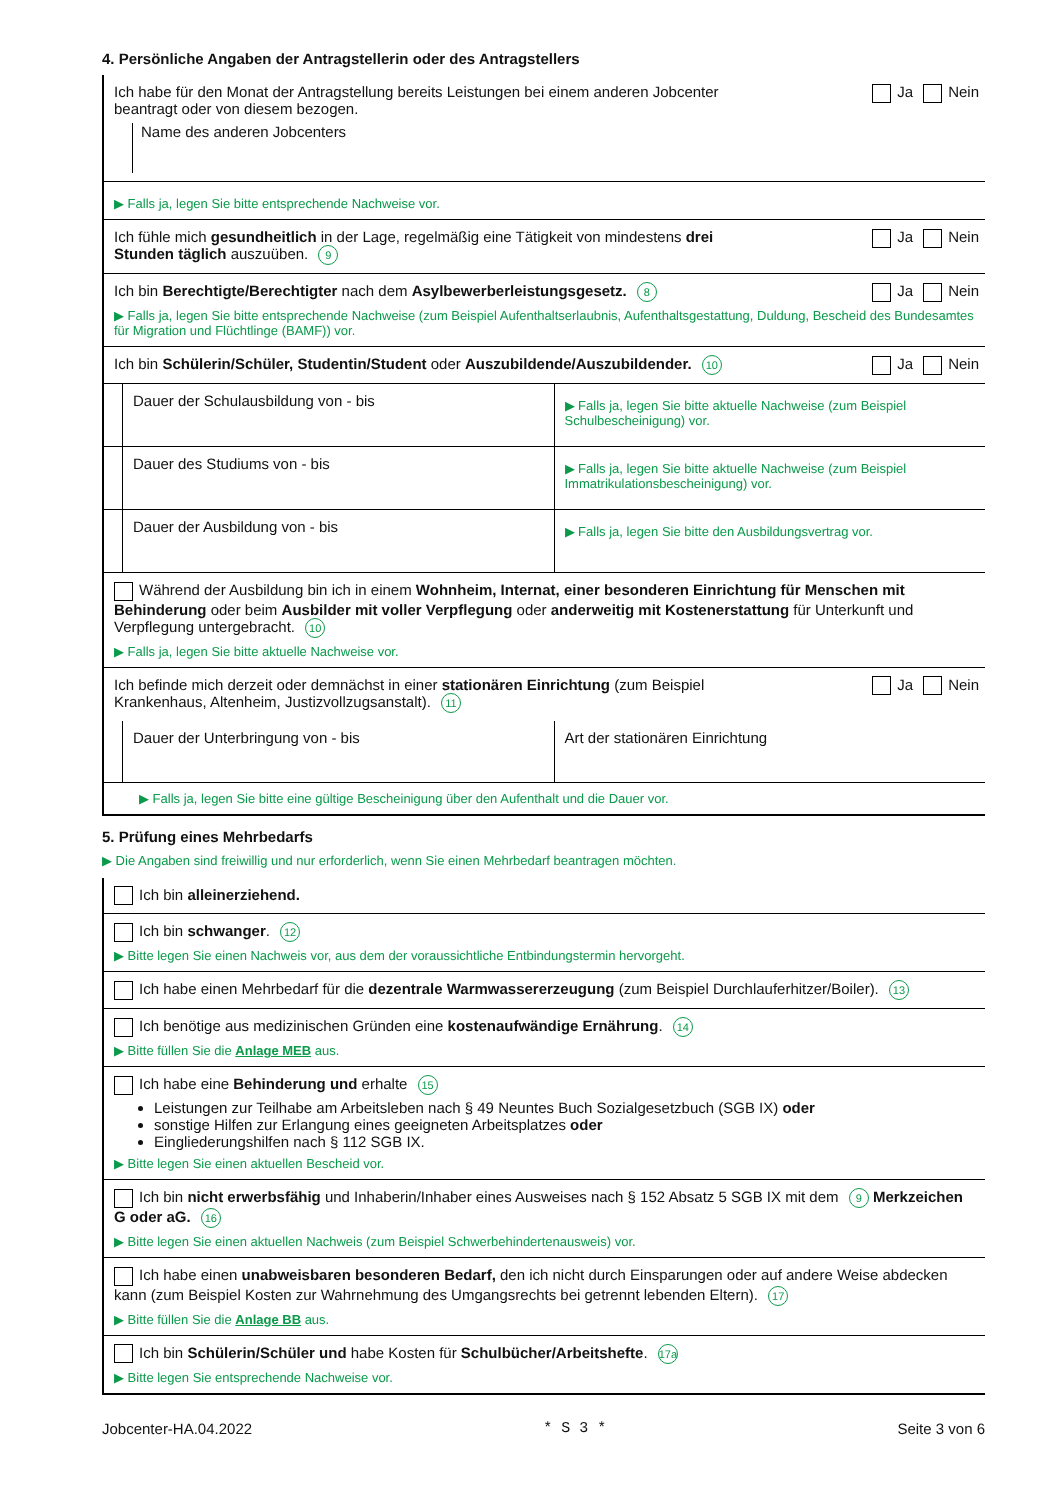4. Persönliche Angaben der Antragstellerin oder des Antragstellers
Ich habe für den Monat der Antragstellung bereits Leistungen bei einem anderen Jobcenter beantragt oder von diesem bezogen.
Ja Nein
Name des anderen Jobcenters
▶ Falls ja, legen Sie bitte entsprechende Nachweise vor.
Ich fühle mich gesundheitlich in der Lage, regelmäßig eine Tätigkeit von mindestens drei Stunden täglich auszuüben. 9
Ja Nein
Ich bin Berechtigte/Berechtigter nach dem Asylbewerberleistungsgesetz. 8
Ja Nein
▶ Falls ja, legen Sie bitte entsprechende Nachweise (zum Beispiel Aufenthaltserlaubnis, Aufenthaltsgestattung, Duldung, Bescheid des Bundesamtes für Migration und Flüchtlinge (BAMF)) vor.
Ich bin Schülerin/Schüler, Studentin/Student oder Auszubildende/Auszubildender. 10
Ja Nein
Dauer der Schulausbildung von - bis
▶ Falls ja, legen Sie bitte aktuelle Nachweise (zum Beispiel Schulbescheinigung) vor.
Dauer des Studiums von - bis
▶ Falls ja, legen Sie bitte aktuelle Nachweise (zum Beispiel Immatrikulationsbescheinigung) vor.
Dauer der Ausbildung von - bis
▶ Falls ja, legen Sie bitte den Ausbildungsvertrag vor.
Während der Ausbildung bin ich in einem Wohnheim, Internat, einer besonderen Einrichtung für Menschen mit Behinderung oder beim Ausbilder mit voller Verpflegung oder anderweitig mit Kostenerstattung für Unterkunft und Verpflegung untergebracht. 10
▶ Falls ja, legen Sie bitte aktuelle Nachweise vor.
Ich befinde mich derzeit oder demnächst in einer stationären Einrichtung (zum Beispiel Krankenhaus, Altenheim, Justizvollzugsanstalt). 11
Ja Nein
Dauer der Unterbringung von - bis
Art der stationären Einrichtung
▶ Falls ja, legen Sie bitte eine gültige Bescheinigung über den Aufenthalt und die Dauer vor.
5. Prüfung eines Mehrbedarfs
▶ Die Angaben sind freiwillig und nur erforderlich, wenn Sie einen Mehrbedarf beantragen möchten.
Ich bin alleinerziehend.
Ich bin schwanger. 12
▶ Bitte legen Sie einen Nachweis vor, aus dem der voraussichtliche Entbindungstermin hervorgeht.
Ich habe einen Mehrbedarf für die dezentrale Warmwassererzeugung (zum Beispiel Durchlauferhitzer/Boiler). 13
Ich benötige aus medizinischen Gründen eine kostenaufwändige Ernährung. 14
▶ Bitte füllen Sie die Anlage MEB aus.
Ich habe eine Behinderung und erhalte 15
Leistungen zur Teilhabe am Arbeitsleben nach § 49 Neuntes Buch Sozialgesetzbuch (SGB IX) oder
sonstige Hilfen zur Erlangung eines geeigneten Arbeitsplatzes oder
Eingliederungshilfen nach § 112 SGB IX.
▶ Bitte legen Sie einen aktuellen Bescheid vor.
Ich bin nicht erwerbsfähig und Inhaberin/Inhaber eines Ausweises nach § 152 Absatz 5 SGB IX mit dem 9 Merkzeichen G oder aG. 16
▶ Bitte legen Sie einen aktuellen Nachweis (zum Beispiel Schwerbehindertenausweis) vor.
Ich habe einen unabweisbaren besonderen Bedarf, den ich nicht durch Einsparungen oder auf andere Weise abdecken kann (zum Beispiel Kosten zur Wahrnehmung des Umgangsrechts bei getrennt lebenden Eltern). 17
▶ Bitte füllen Sie die Anlage BB aus.
Ich bin Schülerin/Schüler und habe Kosten für Schulbücher/Arbeitshefte. 17a
▶ Bitte legen Sie entsprechende Nachweise vor.
Jobcenter-HA.04.2022 * S 3 * Seite 3 von 6